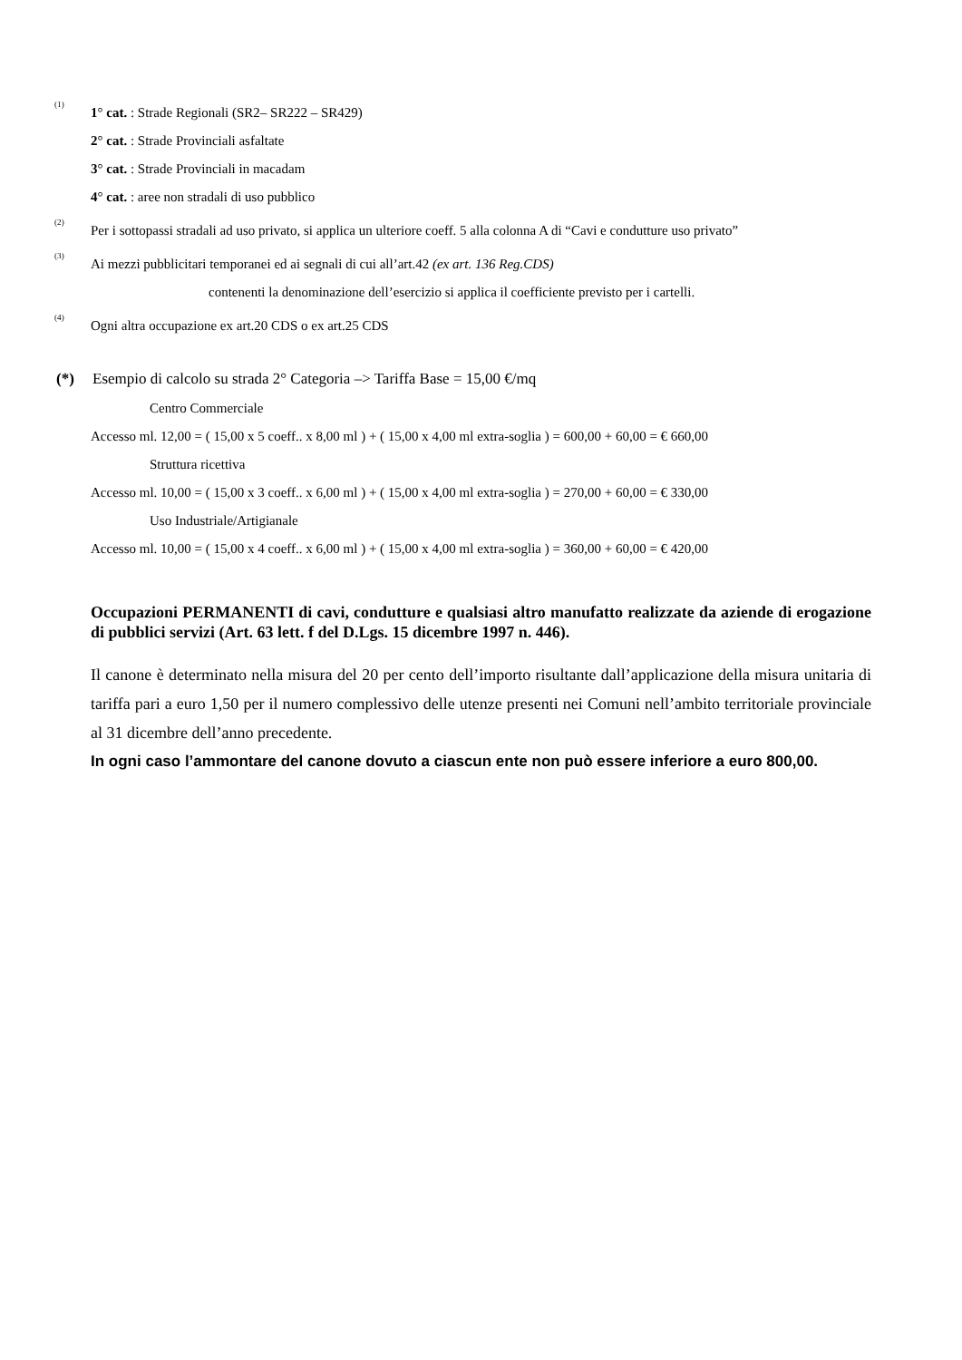<sup>(1)</sup>
1° cat. : Strade Regionali (SR2– SR222 – SR429)
2° cat. : Strade Provinciali asfaltate
3° cat. : Strade Provinciali in macadam
4° cat. : aree non stradali di uso pubblico
<sup>(2)</sup>
Per i sottopassi stradali ad uso privato, si applica un ulteriore coeff. 5 alla colonna A di “Cavi e condutture uso privato”
<sup>(3)</sup>
Ai mezzi pubblicitari temporanei ed ai segnali di cui all’art.42 (ex art. 136 Reg.CDS)
contenenti la denominazione dell’esercizio si applica il coefficiente previsto per i cartelli.
<sup>(4)</sup>
Ogni altra occupazione ex art.20 CDS o ex art.25 CDS
(*) Esempio di calcolo su strada 2° Categoria –> Tariffa Base = 15,00 €/mq
Centro Commerciale
Accesso ml. 12,00 = ( 15,00 x 5 coeff.. x 8,00 ml ) + ( 15,00 x 4,00 ml extra-soglia ) = 600,00 + 60,00 = € 660,00
Struttura ricettiva
Accesso ml. 10,00 = ( 15,00 x 3 coeff.. x 6,00 ml ) + ( 15,00 x 4,00 ml extra-soglia ) = 270,00 + 60,00 = € 330,00
Uso Industriale/Artigianale
Accesso ml. 10,00 = ( 15,00 x 4 coeff.. x 6,00 ml ) + ( 15,00 x 4,00 ml extra-soglia ) = 360,00 + 60,00 = € 420,00
Occupazioni PERMANENTI di cavi, condutture e qualsiasi altro manufatto realizzate da aziende di erogazione di pubblici servizi (Art. 63 lett. f del D.Lgs. 15 dicembre 1997 n. 446).
Il canone è determinato nella misura del 20 per cento dell’importo risultante dall’applicazione della misura unitaria di tariffa pari a euro 1,50 per il numero complessivo delle utenze presenti nei Comuni nell’ambito territoriale provinciale al 31 dicembre dell’anno precedente.
In ogni caso l’ammontare del canone dovuto a ciascun ente non può essere inferiore a euro 800,00.